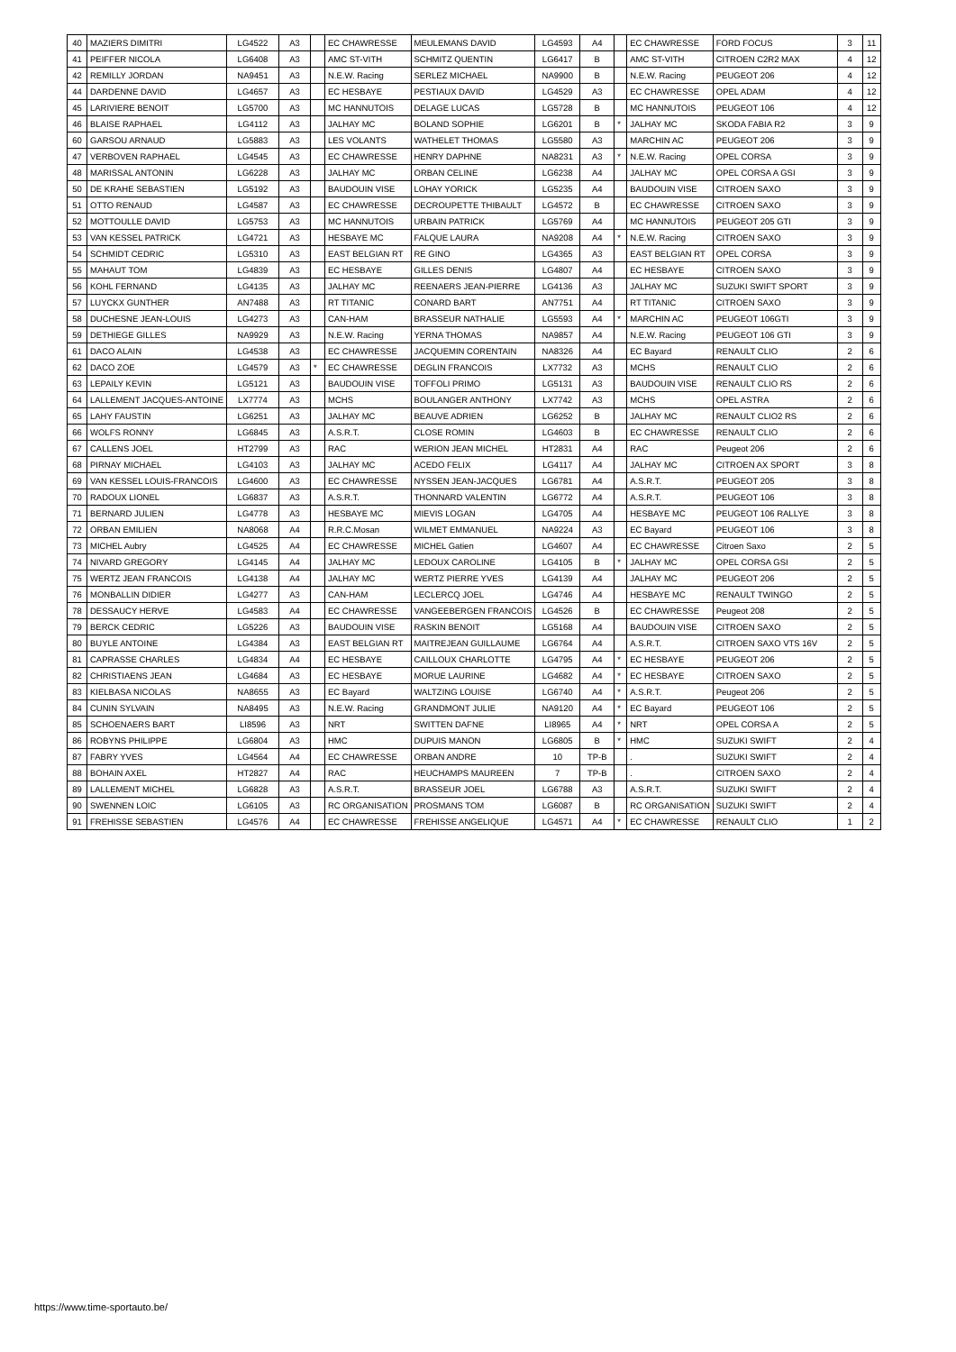| 40 | MAZIERS DIMITRI | LG4522 | A3 | | EC CHAWRESSE | MEULEMANS DAVID | LG4593 | A4 | | EC CHAWRESSE | FORD FOCUS | 3 | 11 |
| 41 | PEIFFER NICOLA | LG6408 | A3 | | AMC ST-VITH | SCHMITZ QUENTIN | LG6417 | B | | AMC ST-VITH | CITROEN C2R2 MAX | 4 | 12 |
| 42 | REMILLY JORDAN | NA9451 | A3 | | N.E.W. Racing | SERLEZ MICHAEL | NA9900 | B | | N.E.W. Racing | PEUGEOT 206 | 4 | 12 |
| 44 | DARDENNE DAVID | LG4657 | A3 | | EC HESBAYE | PESTIAUX DAVID | LG4529 | A3 | | EC CHAWRESSE | OPEL ADAM | 4 | 12 |
| 45 | LARIVIERE BENOIT | LG5700 | A3 | | MC HANNUTOIS | DELAGE LUCAS | LG5728 | B | | MC HANNUTOIS | PEUGEOT 106 | 4 | 12 |
| 46 | BLAISE RAPHAEL | LG4112 | A3 | | JALHAY MC | BOLAND SOPHIE | LG6201 | B | * | JALHAY MC | SKODA FABIA R2 | 3 | 9 |
| 60 | GARSOU ARNAUD | LG5883 | A3 | | LES VOLANTS | WATHELET THOMAS | LG5580 | A3 | | MARCHIN AC | PEUGEOT 206 | 3 | 9 |
| 47 | VERBOVEN RAPHAEL | LG4545 | A3 | | EC CHAWRESSE | HENRY DAPHNE | NA8231 | A3 | * | N.E.W. Racing | OPEL CORSA | 3 | 9 |
| 48 | MARISSAL ANTONIN | LG6228 | A3 | | JALHAY MC | ORBAN CELINE | LG6238 | A4 | | JALHAY MC | OPEL CORSA A GSI | 3 | 9 |
| 50 | DE KRAHE SEBASTIEN | LG5192 | A3 | | BAUDOUIN VISE | LOHAY YORICK | LG5235 | A4 | | BAUDOUIN VISE | CITROEN SAXO | 3 | 9 |
| 51 | OTTO RENAUD | LG4587 | A3 | | EC CHAWRESSE | DECROUPETTE THIBAULT | LG4572 | B | | EC CHAWRESSE | CITROEN SAXO | 3 | 9 |
| 52 | MOTTOULLE DAVID | LG5753 | A3 | | MC HANNUTOIS | URBAIN PATRICK | LG5769 | A4 | | MC HANNUTOIS | PEUGEOT 205 GTI | 3 | 9 |
| 53 | VAN KESSEL PATRICK | LG4721 | A3 | | HESBAYE MC | FALQUE LAURA | NA9208 | A4 | * | N.E.W. Racing | CITROEN SAXO | 3 | 9 |
| 54 | SCHMIDT CEDRIC | LG5310 | A3 | | EAST BELGIAN RT | RE GINO | LG4365 | A3 | | EAST BELGIAN RT | OPEL CORSA | 3 | 9 |
| 55 | MAHAUT TOM | LG4839 | A3 | | EC HESBAYE | GILLES DENIS | LG4807 | A4 | | EC HESBAYE | CITROEN SAXO | 3 | 9 |
| 56 | KOHL FERNAND | LG4135 | A3 | | JALHAY MC | REENAERS JEAN-PIERRE | LG4136 | A3 | | JALHAY MC | SUZUKI SWIFT SPORT | 3 | 9 |
| 57 | LUYCKX GUNTHER | AN7488 | A3 | | RT TITANIC | CONARD BART | AN7751 | A4 | | RT TITANIC | CITROEN SAXO | 3 | 9 |
| 58 | DUCHESNE JEAN-LOUIS | LG4273 | A3 | | CAN-HAM | BRASSEUR NATHALIE | LG5593 | A4 | * | MARCHIN AC | PEUGEOT 106GTI | 3 | 9 |
| 59 | DETHIEGE GILLES | NA9929 | A3 | | N.E.W. Racing | YERNA THOMAS | NA9857 | A4 | | N.E.W. Racing | PEUGEOT 106 GTI | 3 | 9 |
| 61 | DACO ALAIN | LG4538 | A3 | | EC CHAWRESSE | JACQUEMIN CORENTAIN | NA8326 | A4 | | EC Bayard | RENAULT CLIO | 2 | 6 |
| 62 | DACO ZOE | LG4579 | A3 | * | EC CHAWRESSE | DEGLIN FRANCOIS | LX7732 | A3 | | MCHS | RENAULT CLIO | 2 | 6 |
| 63 | LEPAILY KEVIN | LG5121 | A3 | | BAUDOUIN VISE | TOFFOLI PRIMO | LG5131 | A3 | | BAUDOUIN VISE | RENAULT CLIO RS | 2 | 6 |
| 64 | LALLEMENT JACQUES-ANTOINE | LX7774 | A3 | | MCHS | BOULANGER ANTHONY | LX7742 | A3 | | MCHS | OPEL ASTRA | 2 | 6 |
| 65 | LAHY FAUSTIN | LG6251 | A3 | | JALHAY MC | BEAUVE ADRIEN | LG6252 | B | | JALHAY MC | RENAULT CLIO2 RS | 2 | 6 |
| 66 | WOLFS RONNY | LG6845 | A3 | | A.S.R.T. | CLOSE ROMIN | LG4603 | B | | EC CHAWRESSE | RENAULT CLIO | 2 | 6 |
| 67 | CALLENS JOEL | HT2799 | A3 | | RAC | WERION JEAN MICHEL | HT2831 | A4 | | RAC | Peugeot 206 | 2 | 6 |
| 68 | PIRNAY MICHAEL | LG4103 | A3 | | JALHAY MC | ACEDO FELIX | LG4117 | A4 | | JALHAY MC | CITROEN AX SPORT | 3 | 8 |
| 69 | VAN KESSEL LOUIS-FRANCOIS | LG4600 | A3 | | EC CHAWRESSE | NYSSEN JEAN-JACQUES | LG6781 | A4 | | A.S.R.T. | PEUGEOT 205 | 3 | 8 |
| 70 | RADOUX LIONEL | LG6837 | A3 | | A.S.R.T. | THONNARD VALENTIN | LG6772 | A4 | | A.S.R.T. | PEUGEOT 106 | 3 | 8 |
| 71 | BERNARD JULIEN | LG4778 | A3 | | HESBAYE MC | MIEVIS LOGAN | LG4705 | A4 | | HESBAYE MC | PEUGEOT 106 RALLYE | 3 | 8 |
| 72 | ORBAN EMILIEN | NA8068 | A4 | | R.R.C.Mosan | WILMET EMMANUEL | NA9224 | A3 | | EC Bayard | PEUGEOT 106 | 3 | 8 |
| 73 | MICHEL Aubry | LG4525 | A4 | | EC CHAWRESSE | MICHEL Gatien | LG4607 | A4 | | EC CHAWRESSE | Citroen Saxo | 2 | 5 |
| 74 | NIVARD GREGORY | LG4145 | A4 | | JALHAY MC | LEDOUX CAROLINE | LG4105 | B | * | JALHAY MC | OPEL CORSA GSI | 2 | 5 |
| 75 | WERTZ JEAN FRANCOIS | LG4138 | A4 | | JALHAY MC | WERTZ PIERRE YVES | LG4139 | A4 | | JALHAY MC | PEUGEOT 206 | 2 | 5 |
| 76 | MONBALLIN DIDIER | LG4277 | A3 | | CAN-HAM | LECLERCQ JOEL | LG4746 | A4 | | HESBAYE MC | RENAULT TWINGO | 2 | 5 |
| 78 | DESSAUCY HERVE | LG4583 | A4 | | EC CHAWRESSE | VANGEEBERGEN FRANCOIS | LG4526 | B | | EC CHAWRESSE | Peugeot 208 | 2 | 5 |
| 79 | BERCK CEDRIC | LG5226 | A3 | | BAUDOUIN VISE | RASKIN BENOIT | LG5168 | A4 | | BAUDOUIN VISE | CITROEN SAXO | 2 | 5 |
| 80 | BUYLE ANTOINE | LG4384 | A3 | | EAST BELGIAN RT | MAITREJEAN GUILLAUME | LG6764 | A4 | | A.S.R.T. | CITROEN SAXO VTS 16V | 2 | 5 |
| 81 | CAPRASSE CHARLES | LG4834 | A4 | | EC HESBAYE | CAILLOUX CHARLOTTE | LG4795 | A4 | * | EC HESBAYE | PEUGEOT 206 | 2 | 5 |
| 82 | CHRISTIAENS JEAN | LG4684 | A3 | | EC HESBAYE | MORUE LAURINE | LG4682 | A4 | * | EC HESBAYE | CITROEN SAXO | 2 | 5 |
| 83 | KIELBASA NICOLAS | NA8655 | A3 | | EC Bayard | WALTZING LOUISE | LG6740 | A4 | * | A.S.R.T. | Peugeot 206 | 2 | 5 |
| 84 | CUNIN SYLVAIN | NA8495 | A3 | | N.E.W. Racing | GRANDMONT JULIE | NA9120 | A4 | * | EC Bayard | PEUGEOT 106 | 2 | 5 |
| 85 | SCHOENAERS BART | LI8596 | A3 | | NRT | SWITTEN DAFNE | LI8965 | A4 | * | NRT | OPEL CORSA A | 2 | 5 |
| 86 | ROBYNS PHILIPPE | LG6804 | A3 | | HMC | DUPUIS MANON | LG6805 | B | * | HMC | SUZUKI SWIFT | 2 | 4 |
| 87 | FABRY YVES | LG4564 | A4 | | EC CHAWRESSE | ORBAN ANDRE | 10 | TP-B | | . | SUZUKI SWIFT | 2 | 4 |
| 88 | BOHAIN AXEL | HT2827 | A4 | | RAC | HEUCHAMPS MAUREEN | 7 | TP-B | | . | CITROEN SAXO | 2 | 4 |
| 89 | LALLEMENT MICHEL | LG6828 | A3 | | A.S.R.T. | BRASSEUR JOEL | LG6788 | A3 | | A.S.R.T. | SUZUKI SWIFT | 2 | 4 |
| 90 | SWENNEN LOIC | LG6105 | A3 | | RC ORGANISATION | PROSMANS TOM | LG6087 | B | | RC ORGANISATION | SUZUKI SWIFT | 2 | 4 |
| 91 | FREHISSE SEBASTIEN | LG4576 | A4 | | EC CHAWRESSE | FREHISSE ANGELIQUE | LG4571 | A4 | * | EC CHAWRESSE | RENAULT CLIO | 1 | 2 |
https://www.time-sportauto.be/